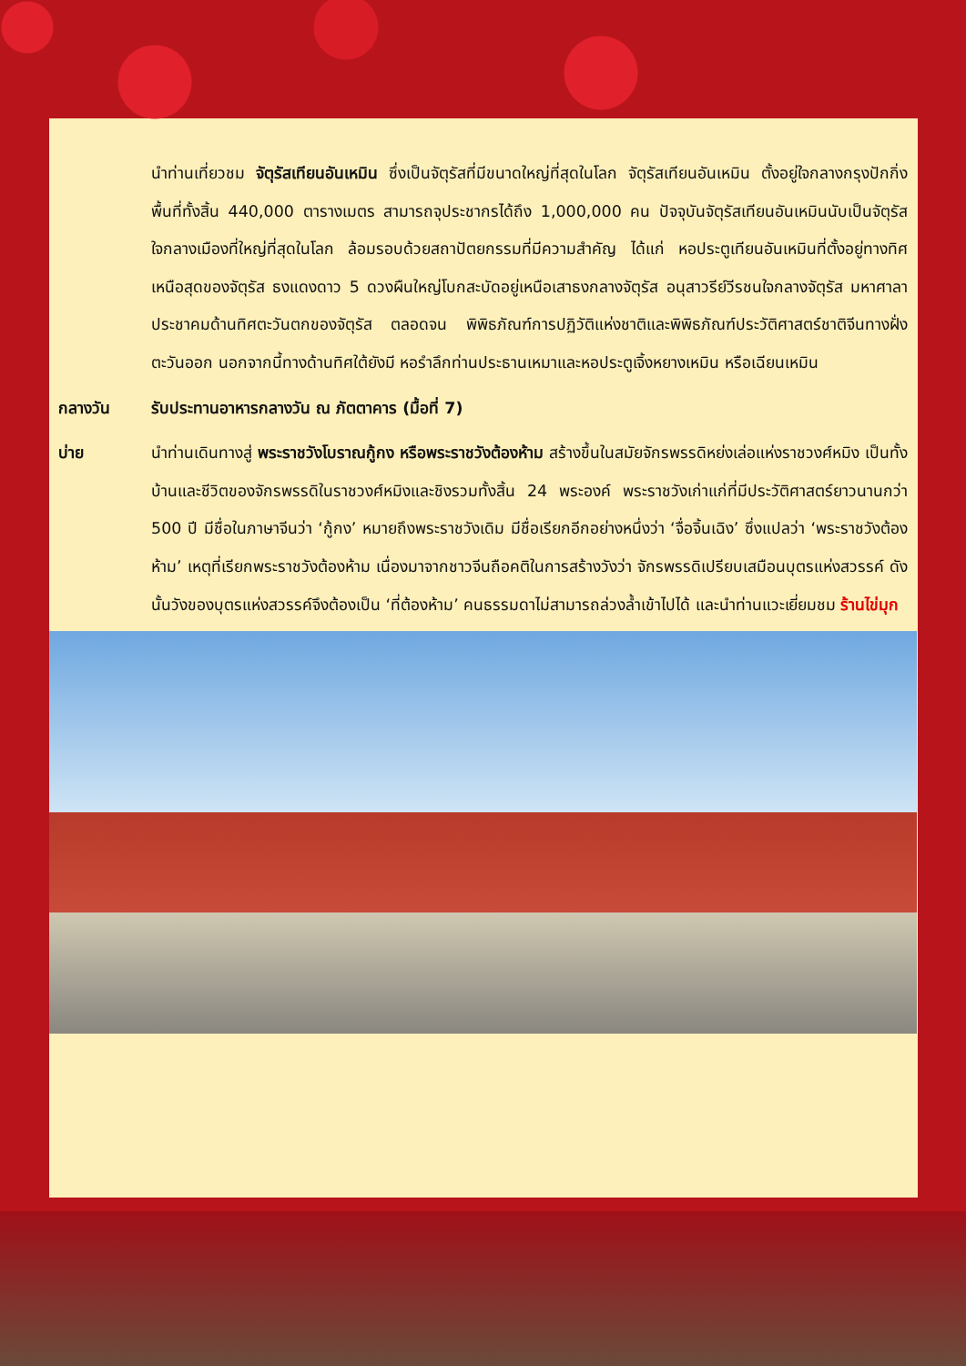นำท่านเที่ยวชม จัตุรัสเทียนอันเหมิน ซึ่งเป็นจัตุรัสที่มีขนาดใหญ่ที่สุดในโลก จัตุรัสเทียนอันเหมิน ตั้งอยู่ใจกลางกรุงปักกิ่ง พื้นที่ทั้งสิ้น 440,000 ตารางเมตร สามารถจุประชากรได้ถึง 1,000,000 คน ปัจจุบันจัตุรัสเทียนอันเหมินนับเป็นจัตุรัสใจกลางเมืองที่ใหญ่ที่สุดในโลก ล้อมรอบด้วยสถาปัตยกรรมที่มีความสำคัญ ได้แก่ หอประตูเทียนอันเหมินที่ตั้งอยู่ทางทิศเหนือสุดของจัตุรัส ธงแดงดาว 5 ดวงผืนใหญ่โบกสะบัดอยู่เหนือเสาธงกลางจัตุรัส อนุสาวรีย์วีรชนใจกลางจัตุรัส มหาศาลาประชาคมด้านทิศตะวันตกของจัตุรัส ตลอดจน พิพิธภัณฑ์การปฏิวัติแห่งชาติและพิพิธภัณฑ์ประวัติศาสตร์ชาติจีนทางฝั่งตะวันออก นอกจากนี้ทางด้านทิศใต้ยังมี หอรำลึกท่านประธานเหมาและหอประตูเจิ้งหยางเหมิน หรือเฉียนเหมิน
กลางวัน รับประทานอาหารกลางวัน ณ ภัตตาคาร (มื้อที่ 7)
บ่าย นำท่านเดินทางสู่ พระราชวังโบราณกู้กง หรือพระราชวังต้องห้าม สร้างขึ้นในสมัยจักรพรรดิหย่งเล่อแห่งราชวงศ์หมิง เป็นทั้งบ้านและชีวิตของจักรพรรดิในราชวงศ์หมิงและชิงรวมทั้งสิ้น 24 พระองค์ พระราชวังเก่าแก่ที่มีประวัติศาสตร์ยาวนานกว่า 500 ปี มีชื่อในภาษาจีนว่า ‘กู้กง’ หมายถึงพระราชวังเดิม มีชื่อเรียกอีกอย่างหนึ่งว่า ‘จื่อจิ้นเฉิง’ ซึ่งแปลว่า ‘พระราชวังต้องห้าม’ เหตุที่เรียกพระราชวังต้องห้าม เนื่องมาจากชาวจีนถือคติในการสร้างวังว่า จักรพรรดิเปรียบเสมือนบุตรแห่งสวรรค์ ดังนั้นวังของบุตรแห่งสวรรค์จึงต้องเป็น ‘ที่ต้องห้าม’ คนธรรมดาไม่สามารถล่วงล้ำเข้าไปได้ และนำท่านแวะเยี่ยมชม ร้านไข่มุก